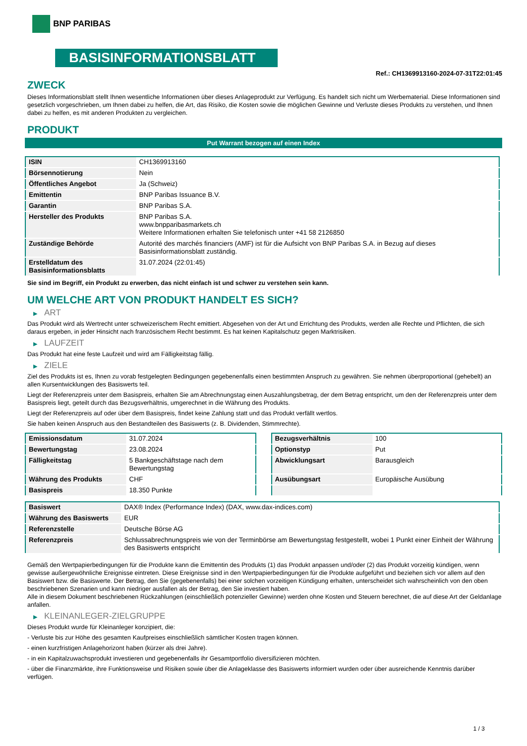BNP PARIBAS
BASISINFORMATIONSBLATT
Ref.: CH1369913160-2024-07-31T22:01:45
ZWECK
Dieses Informationsblatt stellt Ihnen wesentliche Informationen über dieses Anlageprodukt zur Verfügung. Es handelt sich nicht um Werbematerial. Diese Informationen sind gesetzlich vorgeschrieben, um Ihnen dabei zu helfen, die Art, das Risiko, die Kosten sowie die möglichen Gewinne und Verluste dieses Produkts zu verstehen, und Ihnen dabei zu helfen, es mit anderen Produkten zu vergleichen.
PRODUKT
Put Warrant bezogen auf einen Index
| ISIN | CH1369913160 |
| Börsennotierung | Nein |
| Öffentliches Angebot | Ja (Schweiz) |
| Emittentin | BNP Paribas Issuance B.V. |
| Garantin | BNP Paribas S.A. |
| Hersteller des Produkts | BNP Paribas S.A. www.bnpparibasmarkets.ch Weitere Informationen erhalten Sie telefonisch unter +41 58 2126850 |
| Zuständige Behörde | Autorité des marchés financiers (AMF) ist für die Aufsicht von BNP Paribas S.A. in Bezug auf dieses Basisinformationsblatt zuständig. |
| Erstelldatum des Basisinformationsblatts | 31.07.2024 (22:01:45) |
Sie sind im Begriff, ein Produkt zu erwerben, das nicht einfach ist und schwer zu verstehen sein kann.
UM WELCHE ART VON PRODUKT HANDELT ES SICH?
▶ ART
Das Produkt wird als Wertrecht unter schweizerischem Recht emittiert. Abgesehen von der Art und Errichtung des Produkts, werden alle Rechte und Pflichten, die sich daraus ergeben, in jeder Hinsicht nach französischem Recht bestimmt. Es hat keinen Kapitalschutz gegen Marktrisiken.
▶ LAUFZEIT
Das Produkt hat eine feste Laufzeit und wird am Fälligkeitstag fällig.
▶ ZIELE
Ziel des Produkts ist es, Ihnen zu vorab festgelegten Bedingungen gegebenenfalls einen bestimmten Anspruch zu gewähren. Sie nehmen überproportional (gehebelt) an allen Kursentwicklungen des Basiswerts teil.
Liegt der Referenzpreis unter dem Basispreis, erhalten Sie am Abrechnungstag einen Auszahlungsbetrag, der dem Betrag entspricht, um den der Referenzpreis unter dem Basispreis liegt, geteilt durch das Bezugsverhältnis, umgerechnet in die Währung des Produkts.
Liegt der Referenzpreis auf oder über dem Basispreis, findet keine Zahlung statt und das Produkt verfällt wertlos.
Sie haben keinen Anspruch aus den Bestandteilen des Basiswerts (z. B. Dividenden, Stimmrechte).
| Emissionsdatum | 31.07.2024 |
| Bewertungstag | 23.08.2024 |
| Fälligkeitstag | 5 Bankgeschäftstage nach dem Bewertungstag |
| Währung des Produkts | CHF |
| Basispreis | 18.350 Punkte |
| Bezugsverhältnis | 100 |
| Optionstyp | Put |
| Abwicklungsart | Barausgleich |
| Ausübungsart | Europäische Ausübung |
| Basiswert | DAX® Index (Performance Index) (DAX, www.dax-indices.com) |
| Währung des Basiswerts | EUR |
| Referenzstelle | Deutsche Börse AG |
| Referenzpreis | Schlussabrechnungspreis wie von der Terminbörse am Bewertungstag festgestellt, wobei 1 Punkt einer Einheit der Währung des Basiswerts entspricht |
Gemäß den Wertpapierbedingungen für die Produkte kann die Emittentin des Produkts (1) das Produkt anpassen und/oder (2) das Produkt vorzeitig kündigen, wenn gewisse außergewöhnliche Ereignisse eintreten. Diese Ereignisse sind in den Wertpapierbedingungen für die Produkte aufgeführt und beziehen sich vor allem auf den Basiswert bzw. die Basiswerte. Der Betrag, den Sie (gegebenenfalls) bei einer solchen vorzeitigen Kündigung erhalten, unterscheidet sich wahrscheinlich von den oben beschriebenen Szenarien und kann niedriger ausfallen als der Betrag, den Sie investiert haben.
Alle in diesem Dokument beschriebenen Rückzahlungen (einschließlich potenzieller Gewinne) werden ohne Kosten und Steuern berechnet, die auf diese Art der Geldanlage anfallen.
▶ KLEINANLEGER-ZIELGRUPPE
Dieses Produkt wurde für Kleinanleger konzipiert, die:
- Verluste bis zur Höhe des gesamten Kaufpreises einschließlich sämtlicher Kosten tragen können.
- einen kurzfristigen Anlagehorizont haben (kürzer als drei Jahre).
- in ein Kapitalzuwachsprodukt investieren und gegebenenfalls ihr Gesamtportfolio diversifizieren möchten.
- über die Finanzmärkte, ihre Funktionsweise und Risiken sowie über die Anlageklasse des Basiswerts informiert wurden oder über ausreichende Kenntnis darüber verfügen.
1 / 3